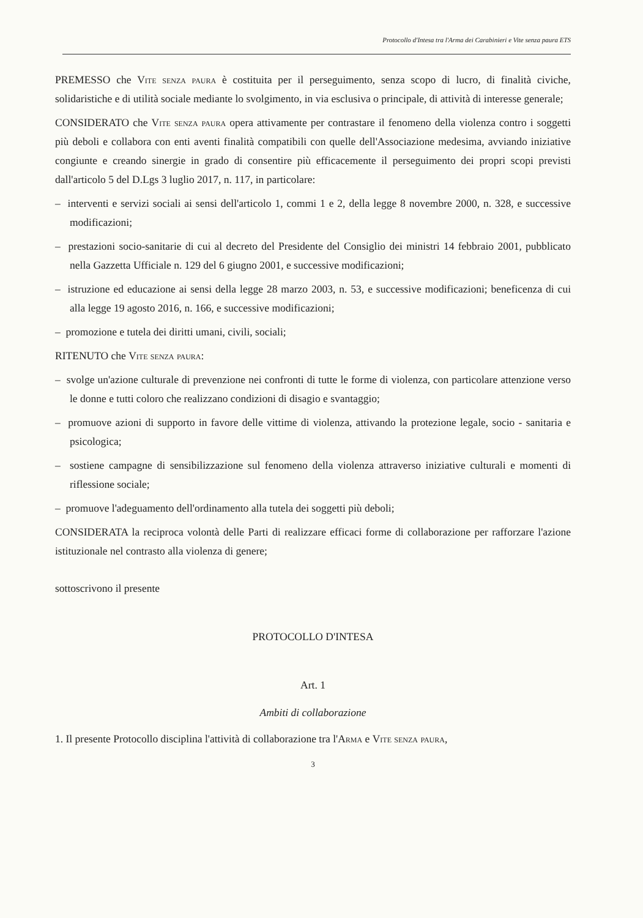Protocollo d'Intesa tra l'Arma dei Carabinieri e Vite senza paura ETS
PREMESSO che Vite senza paura è costituita per il perseguimento, senza scopo di lucro, di finalità civiche, solidaristiche e di utilità sociale mediante lo svolgimento, in via esclusiva o principale, di attività di interesse generale;
CONSIDERATO che Vite senza paura opera attivamente per contrastare il fenomeno della violenza contro i soggetti più deboli e collabora con enti aventi finalità compatibili con quelle dell'Associazione medesima, avviando iniziative congiunte e creando sinergie in grado di consentire più efficacemente il perseguimento dei propri scopi previsti dall'articolo 5 del D.Lgs 3 luglio 2017, n. 117, in particolare:
– interventi e servizi sociali ai sensi dell'articolo 1, commi 1 e 2, della legge 8 novembre 2000, n. 328, e successive modificazioni;
– prestazioni socio-sanitarie di cui al decreto del Presidente del Consiglio dei ministri 14 febbraio 2001, pubblicato nella Gazzetta Ufficiale n. 129 del 6 giugno 2001, e successive modificazioni;
– istruzione ed educazione ai sensi della legge 28 marzo 2003, n. 53, e successive modificazioni; beneficenza di cui alla legge 19 agosto 2016, n. 166, e successive modificazioni;
– promozione e tutela dei diritti umani, civili, sociali;
RITENUTO che Vite senza paura:
– svolge un'azione culturale di prevenzione nei confronti di tutte le forme di violenza, con particolare attenzione verso le donne e tutti coloro che realizzano condizioni di disagio e svantaggio;
– promuove azioni di supporto in favore delle vittime di violenza, attivando la protezione legale, socio - sanitaria e psicologica;
– sostiene campagne di sensibilizzazione sul fenomeno della violenza attraverso iniziative culturali e momenti di riflessione sociale;
– promuove l'adeguamento dell'ordinamento alla tutela dei soggetti più deboli;
CONSIDERATA la reciproca volontà delle Parti di realizzare efficaci forme di collaborazione per rafforzare l'azione istituzionale nel contrasto alla violenza di genere;
sottoscrivono il presente
PROTOCOLLO D'INTESA
Art. 1
Ambiti di collaborazione
1. Il presente Protocollo disciplina l'attività di collaborazione tra l'Arma e Vite senza paura,
3